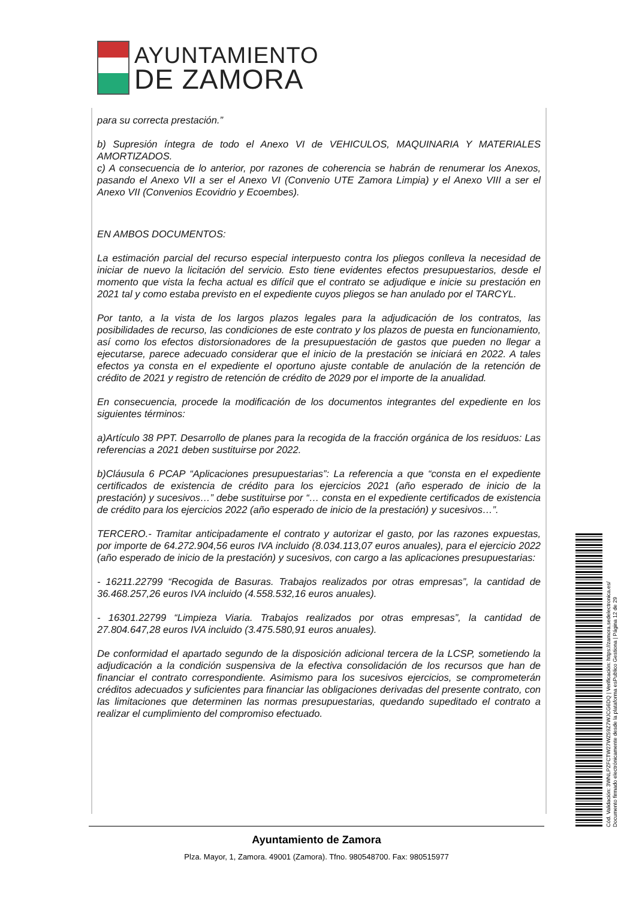AYUNTAMIENTO
DE ZAMORA
para su correcta prestación.”
b) Supresión íntegra de todo el Anexo VI de VEHICULOS, MAQUINARIA Y MATERIALES AMORTIZADOS.
c) A consecuencia de lo anterior, por razones de coherencia se habrán de renumerar los Anexos, pasando el Anexo VII a ser el Anexo VI (Convenio UTE Zamora Limpia) y el Anexo VIII a ser el Anexo VII (Convenios Ecovidrio y Ecoembes).
EN AMBOS DOCUMENTOS:
La estimación parcial del recurso especial interpuesto contra los pliegos conlleva la necesidad de iniciar de nuevo la licitación del servicio. Esto tiene evidentes efectos presupuestarios, desde el momento que vista la fecha actual es difícil que el contrato se adjudique e inicie su prestación en 2021 tal y como estaba previsto en el expediente cuyos pliegos se han anulado por el TARCYL.
Por tanto, a la vista de los largos plazos legales para la adjudicación de los contratos, las posibilidades de recurso, las condiciones de este contrato y los plazos de puesta en funcionamiento, así como los efectos distorsionadores de la presupuestación de gastos que pueden no llegar a ejecutarse, parece adecuado considerar que el inicio de la prestación se iniciará en 2022. A tales efectos ya consta en el expediente el oportuno ajuste contable de anulación de la retención de crédito de 2021 y registro de retención de crédito de 2029 por el importe de la anualidad.
En consecuencia, procede la modificación de los documentos integrantes del expediente en los siguientes términos:
a)Artículo 38 PPT. Desarrollo de planes para la recogida de la fracción orgánica de los residuos: Las referencias a 2021 deben sustituirse por 2022.
b)Cláusula 6 PCAP “Aplicaciones presupuestarias”: La referencia a que “consta en el expediente certificados de existencia de crédito para los ejercicios 2021 (año esperado de inicio de la prestación) y sucesivos…” debe sustituirse por “… consta en el expediente certificados de existencia de crédito para los ejercicios 2022 (año esperado de inicio de la prestación) y sucesivos…”.
TERCERO.- Tramitar anticipadamente el contrato y autorizar el gasto, por las razones expuestas, por importe de 64.272.904,56 euros IVA incluido (8.034.113,07 euros anuales), para el ejercicio 2022 (año esperado de inicio de la prestación) y sucesivos, con cargo a las aplicaciones presupuestarias:
- 16211.22799 “Recogida de Basuras. Trabajos realizados por otras empresas”, la cantidad de 36.468.257,26 euros IVA incluido (4.558.532,16 euros anuales).
- 16301.22799 “Limpieza Viaria. Trabajos realizados por otras empresas”, la cantidad de 27.804.647,28 euros IVA incluido (3.475.580,91 euros anuales).
De conformidad el apartado segundo de la disposición adicional tercera de la LCSP, sometiendo la adjudicación a la condición suspensiva de la efectiva consolidación de los recursos que han de financiar el contrato correspondiente. Asimismo para los sucesivos ejercicios, se comprometerán créditos adecuados y suficientes para financiar las obligaciones derivadas del presente contrato, con las limitaciones que determinen las normas presupuestarias, quedando supeditado el contrato a realizar el cumplimiento del compromiso efectuado.
Ayuntamiento de Zamora
Plza. Mayor, 1, Zamora. 49001 (Zamora). Tfno. 980548700. Fax: 980515977
Cód. Validación: 3WNLPZFCTW27WZ59Z7WJCG6DQ | Verificación: https://zamora.sedelectronica.es/
Documento firmado electrónicamente desde la plataforma esPublico Gestiona | Página 12 de 29